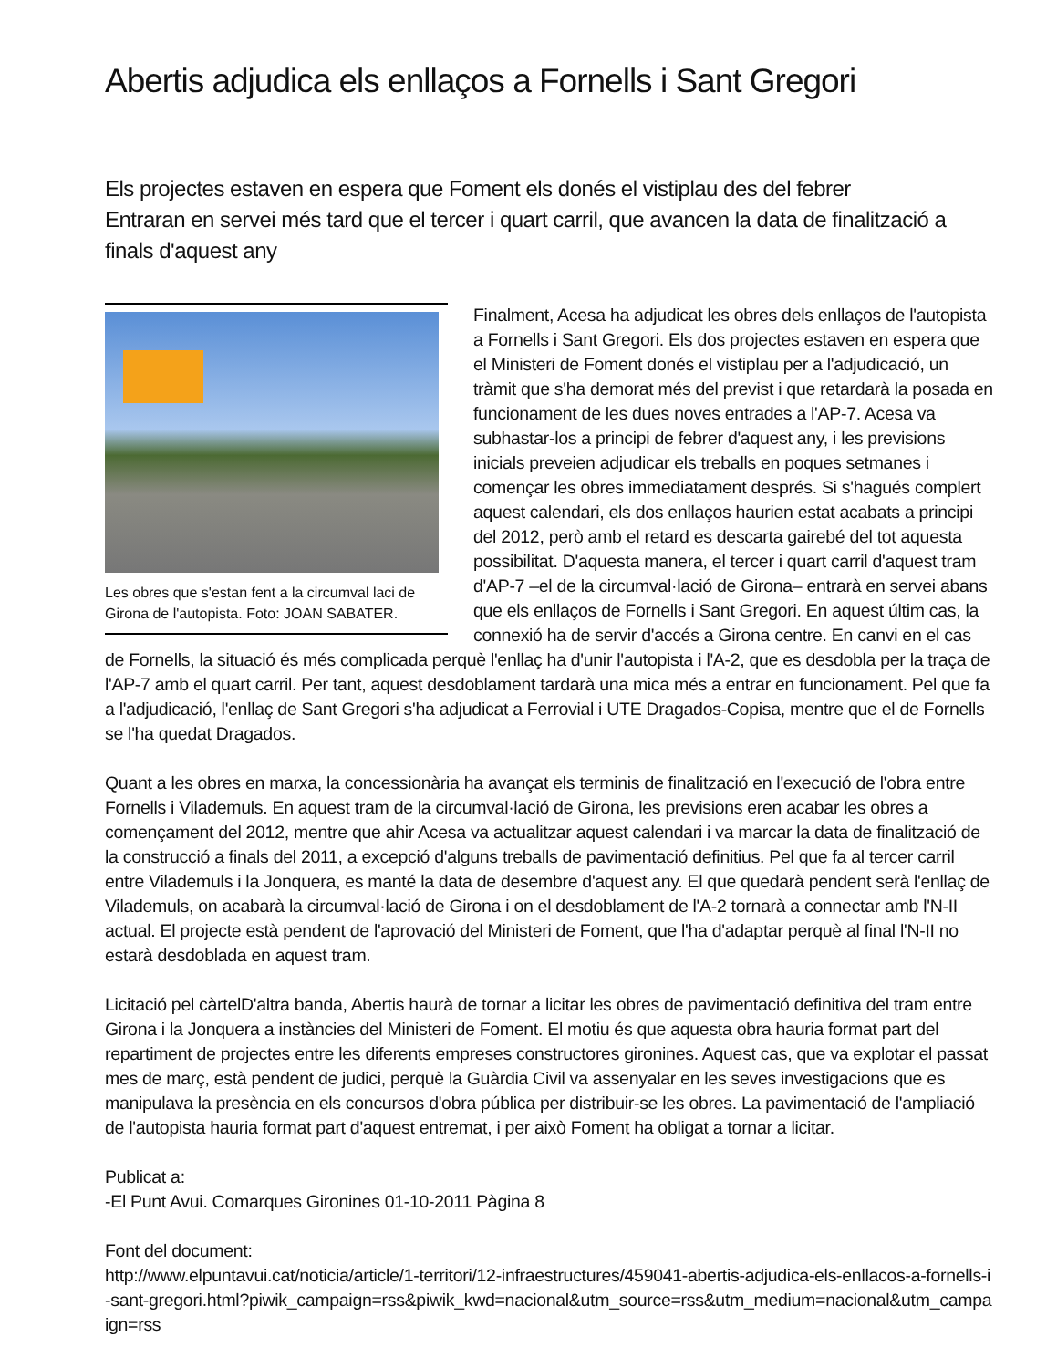Abertis adjudica els enllaços a Fornells i Sant Gregori
Els projectes estaven en espera que Foment els donés el vistiplau des del febrer
Entraran en servei més tard que el tercer i quart carril, que avancen la data de finalització a finals d'aquest any
Les obres que s'estan fent a la circumval laci de Girona de l'autopista. Foto: JOAN SABATER.
Finalment, Acesa ha adjudicat les obres dels enllaços de l'autopista a Fornells i Sant Gregori. Els dos projectes estaven en espera que el Ministeri de Foment donés el vistiplau per a l'adjudicació, un tràmit que s'ha demorat més del previst i que retardarà la posada en funcionament de les dues noves entrades a l'AP-7. Acesa va subhastar-los a principi de febrer d'aquest any, i les previsions inicials preveien adjudicar els treballs en poques setmanes i començar les obres immediatament després. Si s'hagués complert aquest calendari, els dos enllaços haurien estat acabats a principi del 2012, però amb el retard es descarta gairebé del tot aquesta possibilitat. D'aquesta manera, el tercer i quart carril d'aquest tram d'AP-7 –el de la circumval·lació de Girona– entrarà en servei abans que els enllaços de Fornells i Sant Gregori. En aquest últim cas, la connexió ha de servir d'accés a Girona centre. En canvi en el cas de Fornells, la situació és més complicada perquè l'enllaç ha d'unir l'autopista i l'A-2, que es desdobla per la traça de l'AP-7 amb el quart carril. Per tant, aquest desdoblament tardarà una mica més a entrar en funcionament. Pel que fa a l'adjudicació, l'enllaç de Sant Gregori s'ha adjudicat a Ferrovial i UTE Dragados-Copisa, mentre que el de Fornells se l'ha quedat Dragados.
Quant a les obres en marxa, la concessionària ha avançat els terminis de finalització en l'execució de l'obra entre Fornells i Vilademuls. En aquest tram de la circumval·lació de Girona, les previsions eren acabar les obres a començament del 2012, mentre que ahir Acesa va actualitzar aquest calendari i va marcar la data de finalització de la construcció a finals del 2011, a excepció d'alguns treballs de pavimentació definitius. Pel que fa al tercer carril entre Vilademuls i la Jonquera, es manté la data de desembre d'aquest any. El que quedarà pendent serà l'enllaç de Vilademuls, on acabarà la circumval·lació de Girona i on el desdoblament de l'A-2 tornarà a connectar amb l'N-II actual. El projecte està pendent de l'aprovació del Ministeri de Foment, que l'ha d'adaptar perquè al final l'N-II no estarà desdoblada en aquest tram.
Licitació pel càrtelD'altra banda, Abertis haurà de tornar a licitar les obres de pavimentació definitiva del tram entre Girona i la Jonquera a instàncies del Ministeri de Foment. El motiu és que aquesta obra hauria format part del repartiment de projectes entre les diferents empreses constructores gironines. Aquest cas, que va explotar el passat mes de març, està pendent de judici, perquè la Guàrdia Civil va assenyalar en les seves investigacions que es manipulava la presència en els concursos d'obra pública per distribuir-se les obres. La pavimentació de l'ampliació de l'autopista hauria format part d'aquest entremat, i per això Foment ha obligat a tornar a licitar.
Publicat a:
-El Punt Avui. Comarques Gironines 01-10-2011 Pàgina 8
Font del document:
http://www.elpuntavui.cat/noticia/article/1-territori/12-infraestructures/459041-abertis-adjudica-els-enllacos-a-fornells-i-sant-gregori.html?piwik_campaign=rss&piwik_kwd=nacional&utm_source=rss&utm_medium=nacional&utm_campaign=rss